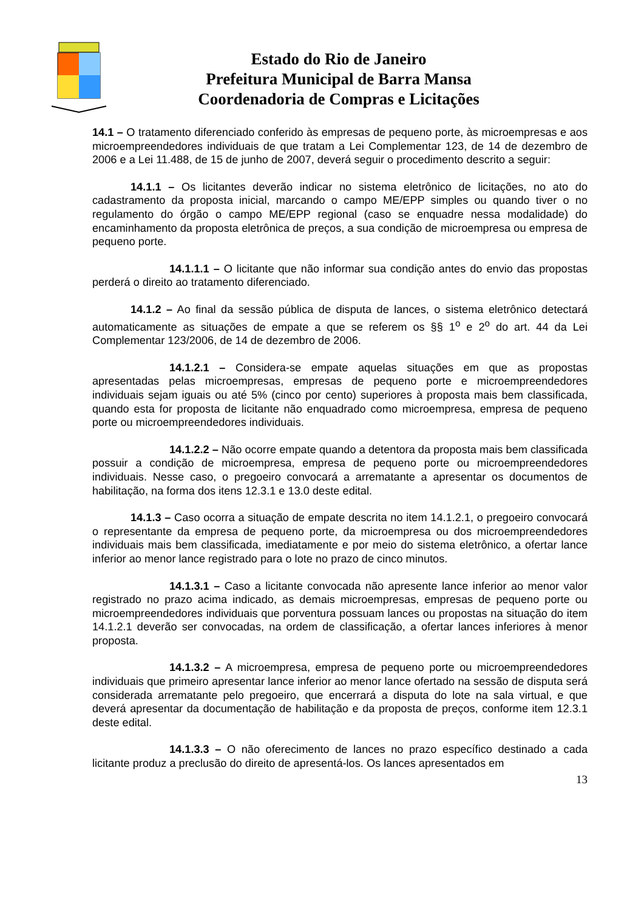Estado do Rio de Janeiro
Prefeitura Municipal de Barra Mansa
Coordenadoria de Compras e Licitações
14.1 – O tratamento diferenciado conferido às empresas de pequeno porte, às microempresas e aos microempreendedores individuais de que tratam a Lei Complementar 123, de 14 de dezembro de 2006 e a Lei 11.488, de 15 de junho de 2007, deverá seguir o procedimento descrito a seguir:
14.1.1 – Os licitantes deverão indicar no sistema eletrônico de licitações, no ato do cadastramento da proposta inicial, marcando o campo ME/EPP simples ou quando tiver o no regulamento do órgão o campo ME/EPP regional (caso se enquadre nessa modalidade) do encaminhamento da proposta eletrônica de preços, a sua condição de microempresa ou empresa de pequeno porte.
14.1.1.1 – O licitante que não informar sua condição antes do envio das propostas perderá o direito ao tratamento diferenciado.
14.1.2 – Ao final da sessão pública de disputa de lances, o sistema eletrônico detectará automaticamente as situações de empate a que se referem os §§ 1<sup>o</sup> e 2<sup>o</sup> do art. 44 da Lei Complementar 123/2006, de 14 de dezembro de 2006.
14.1.2.1 – Considera-se empate aquelas situações em que as propostas apresentadas pelas microempresas, empresas de pequeno porte e microempreendedores individuais sejam iguais ou até 5% (cinco por cento) superiores à proposta mais bem classificada, quando esta for proposta de licitante não enquadrado como microempresa, empresa de pequeno porte ou microempreendedores individuais.
14.1.2.2 – Não ocorre empate quando a detentora da proposta mais bem classificada possuir a condição de microempresa, empresa de pequeno porte ou microempreendedores individuais. Nesse caso, o pregoeiro convocará a arrematante a apresentar os documentos de habilitação, na forma dos itens 12.3.1 e 13.0 deste edital.
14.1.3 – Caso ocorra a situação de empate descrita no item 14.1.2.1, o pregoeiro convocará o representante da empresa de pequeno porte, da microempresa ou dos microempreendedores individuais mais bem classificada, imediatamente e por meio do sistema eletrônico, a ofertar lance inferior ao menor lance registrado para o lote no prazo de cinco minutos.
14.1.3.1 – Caso a licitante convocada não apresente lance inferior ao menor valor registrado no prazo acima indicado, as demais microempresas, empresas de pequeno porte ou microempreendedores individuais que porventura possuam lances ou propostas na situação do item 14.1.2.1 deverão ser convocadas, na ordem de classificação, a ofertar lances inferiores à menor proposta.
14.1.3.2 – A microempresa, empresa de pequeno porte ou microempreendedores individuais que primeiro apresentar lance inferior ao menor lance ofertado na sessão de disputa será considerada arrematante pelo pregoeiro, que encerrará a disputa do lote na sala virtual, e que deverá apresentar da documentação de habilitação e da proposta de preços, conforme item 12.3.1 deste edital.
14.1.3.3 – O não oferecimento de lances no prazo específico destinado a cada licitante produz a preclusão do direito de apresentá-los. Os lances apresentados em
13